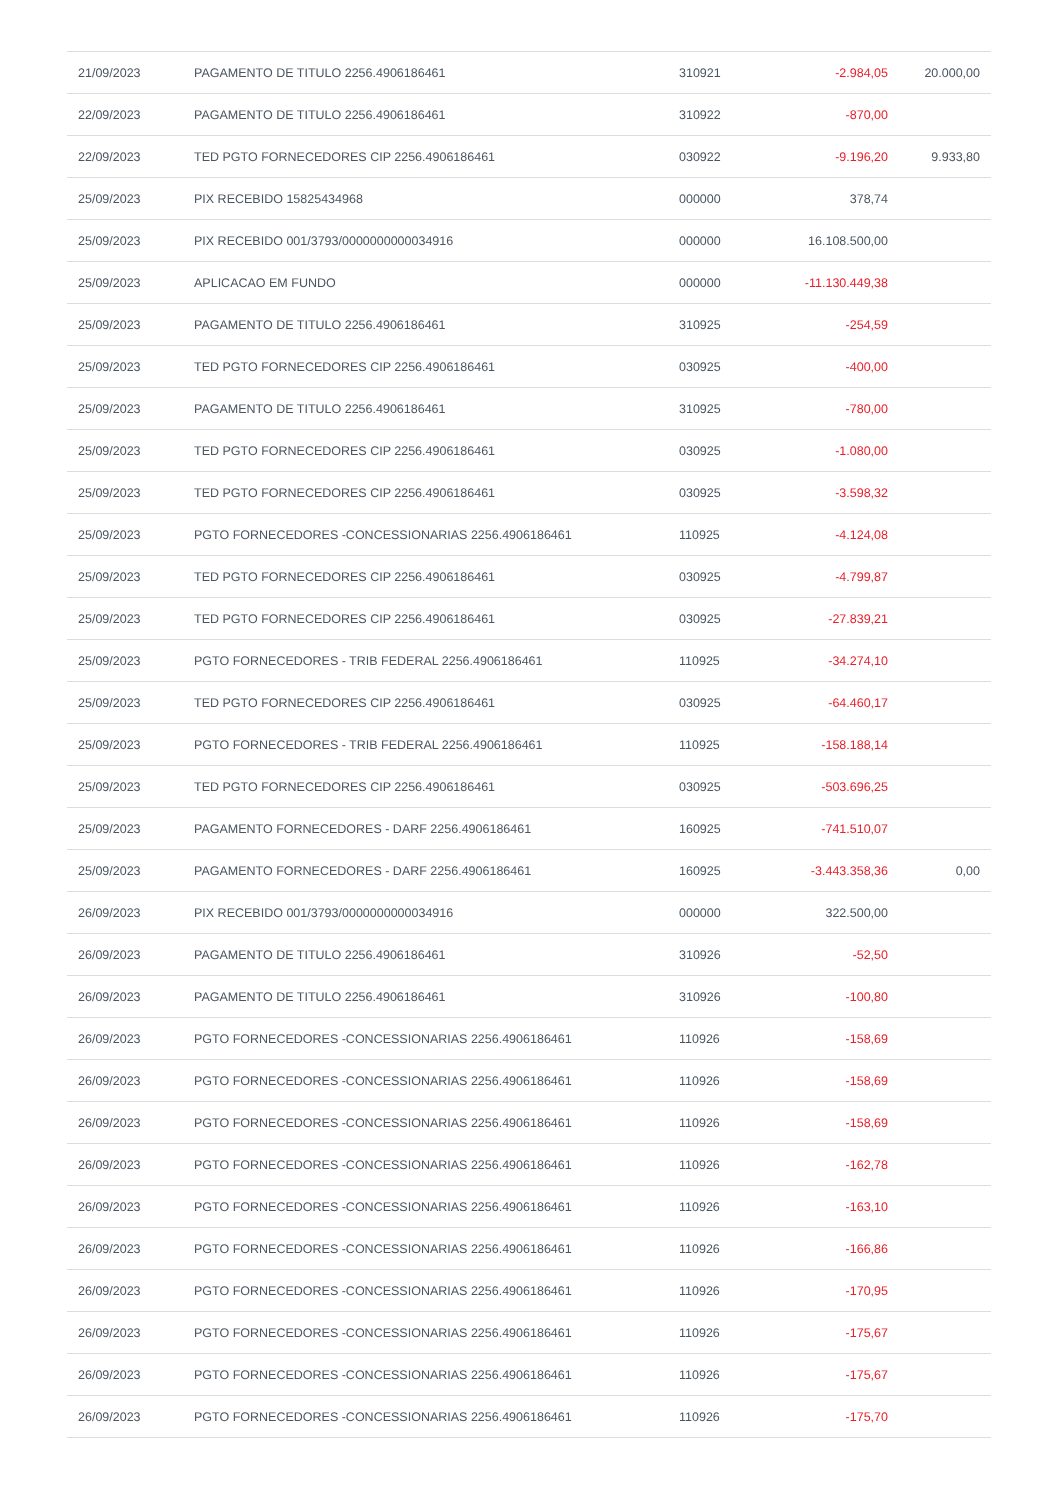| 21/09/2023 | PAGAMENTO DE TITULO 2256.4906186461 | 310921 | -2.984,05 | 20.000,00 |
| 22/09/2023 | PAGAMENTO DE TITULO 2256.4906186461 | 310922 | -870,00 | |
| 22/09/2023 | TED PGTO FORNECEDORES CIP 2256.4906186461 | 030922 | -9.196,20 | 9.933,80 |
| 25/09/2023 | PIX RECEBIDO 15825434968 | 000000 | 378,74 | |
| 25/09/2023 | PIX RECEBIDO 001/3793/0000000000034916 | 000000 | 16.108.500,00 | |
| 25/09/2023 | APLICACAO EM FUNDO | 000000 | -11.130.449,38 | |
| 25/09/2023 | PAGAMENTO DE TITULO 2256.4906186461 | 310925 | -254,59 | |
| 25/09/2023 | TED PGTO FORNECEDORES CIP 2256.4906186461 | 030925 | -400,00 | |
| 25/09/2023 | PAGAMENTO DE TITULO 2256.4906186461 | 310925 | -780,00 | |
| 25/09/2023 | TED PGTO FORNECEDORES CIP 2256.4906186461 | 030925 | -1.080,00 | |
| 25/09/2023 | TED PGTO FORNECEDORES CIP 2256.4906186461 | 030925 | -3.598,32 | |
| 25/09/2023 | PGTO FORNECEDORES -CONCESSIONARIAS 2256.4906186461 | 110925 | -4.124,08 | |
| 25/09/2023 | TED PGTO FORNECEDORES CIP 2256.4906186461 | 030925 | -4.799,87 | |
| 25/09/2023 | TED PGTO FORNECEDORES CIP 2256.4906186461 | 030925 | -27.839,21 | |
| 25/09/2023 | PGTO FORNECEDORES - TRIB FEDERAL 2256.4906186461 | 110925 | -34.274,10 | |
| 25/09/2023 | TED PGTO FORNECEDORES CIP 2256.4906186461 | 030925 | -64.460,17 | |
| 25/09/2023 | PGTO FORNECEDORES - TRIB FEDERAL 2256.4906186461 | 110925 | -158.188,14 | |
| 25/09/2023 | TED PGTO FORNECEDORES CIP 2256.4906186461 | 030925 | -503.696,25 | |
| 25/09/2023 | PAGAMENTO FORNECEDORES - DARF 2256.4906186461 | 160925 | -741.510,07 | |
| 25/09/2023 | PAGAMENTO FORNECEDORES - DARF 2256.4906186461 | 160925 | -3.443.358,36 | 0,00 |
| 26/09/2023 | PIX RECEBIDO 001/3793/0000000000034916 | 000000 | 322.500,00 | |
| 26/09/2023 | PAGAMENTO DE TITULO 2256.4906186461 | 310926 | -52,50 | |
| 26/09/2023 | PAGAMENTO DE TITULO 2256.4906186461 | 310926 | -100,80 | |
| 26/09/2023 | PGTO FORNECEDORES -CONCESSIONARIAS 2256.4906186461 | 110926 | -158,69 | |
| 26/09/2023 | PGTO FORNECEDORES -CONCESSIONARIAS 2256.4906186461 | 110926 | -158,69 | |
| 26/09/2023 | PGTO FORNECEDORES -CONCESSIONARIAS 2256.4906186461 | 110926 | -158,69 | |
| 26/09/2023 | PGTO FORNECEDORES -CONCESSIONARIAS 2256.4906186461 | 110926 | -162,78 | |
| 26/09/2023 | PGTO FORNECEDORES -CONCESSIONARIAS 2256.4906186461 | 110926 | -163,10 | |
| 26/09/2023 | PGTO FORNECEDORES -CONCESSIONARIAS 2256.4906186461 | 110926 | -166,86 | |
| 26/09/2023 | PGTO FORNECEDORES -CONCESSIONARIAS 2256.4906186461 | 110926 | -170,95 | |
| 26/09/2023 | PGTO FORNECEDORES -CONCESSIONARIAS 2256.4906186461 | 110926 | -175,67 | |
| 26/09/2023 | PGTO FORNECEDORES -CONCESSIONARIAS 2256.4906186461 | 110926 | -175,67 | |
| 26/09/2023 | PGTO FORNECEDORES -CONCESSIONARIAS 2256.4906186461 | 110926 | -175,70 | |